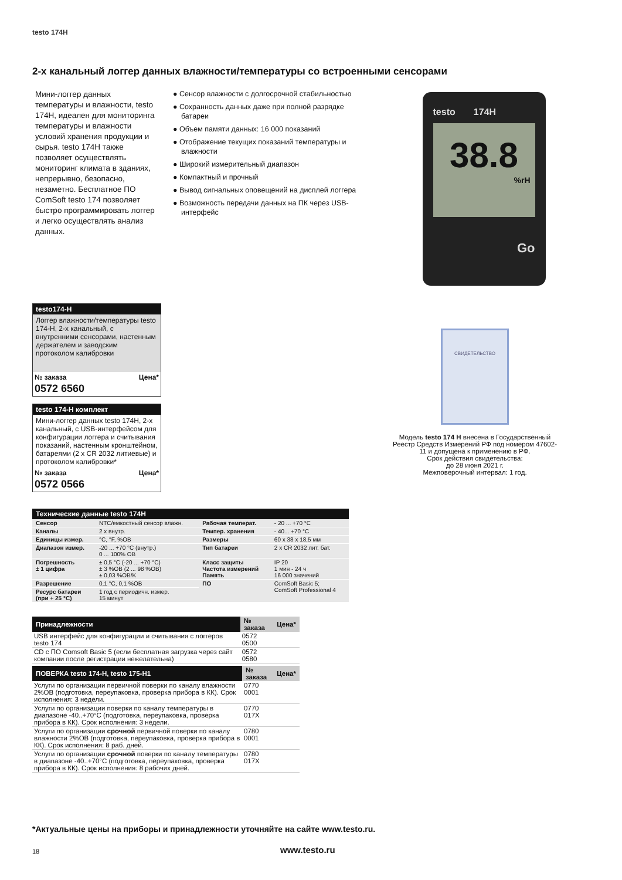testo 174H
2-х канальный логгер данных влажности/температуры со встроенными сенсорами
Мини-логгер данных температуры и влажности, testo 174H, идеален для мониторинга температуры и влажности условий хранения продукции и сырья. testo 174H также позволяет осуществлять мониторинг климата в зданиях, непрерывно, безопасно, незаметно. Бесплатное ПО ComSoft testo 174 позволяет быстро программировать логгер и легко осуществлять анализ данных.
● Сенсор влажности с долгосрочной стабильностью
● Сохранность данных даже при полной разрядке батареи
● Объем памяти данных: 16 000 показаний
● Отображение текущих показаний температуры и влажности
● Широкий измерительный диапазон
● Компактный и прочный
● Вывод сигнальных оповещений на дисплей логгера
● Возможность передачи данных на ПК через USB-интерфейс
testo 174H
38.8
%rH
Go
testo174-H
Логгер влажности/температуры testo 174-H, 2-х канальный, с внутренними сенсорами, настенным держателем и заводским протоколом калибровки
№ заказа Цена*
0572 6560
testo 174-H комплект
Мини-логгер данных testo 174H, 2-х канальный, с USB-интерфейсом для конфигурации логгера и считывания показаний, настенным кронштейном, батареями (2 x CR 2032 литиевые) и протоколом калибровки*
№ заказа Цена*
0572 0566
| Технические данные testo 174H | | | |
| --- | --- | --- | --- |
| Сенсор | NTC/емкостный сенсор влажн. | Рабочая температ. | - 20 ... +70 °C |
| Каналы | 2 х внутр. | Темпер. хранения | - 40... +70 °C |
| Единицы измер. | °C, °F, %OB | Размеры | 60 x 38 x 18,5 мм |
| Диапазон измер. | -20 ... +70 °C (внутр.) 0 ... 100% ОВ | Тип батареи | 2 x CR 2032 лит. бат. |
| Погрешность ± 1 цифра | ± 0,5 °C (-20 ... +70 °C) ± 3 %ОВ (2 ... 98 %ОВ) ± 0,03 %ОВ/K | Класс защиты Частота измерений Память | IP 20 1 мин - 24 ч 16 000 значений |
| Разрешение | 0,1 °C, 0,1 %ОВ | ПО | ComSoft Basic 5; ComSoft Professional 4 |
| Ресурс батареи (при + 25 °C) | 1 год с периодичн. измер. 15 минут | | |
| Принадлежности | № заказа | Цена* |
| --- | --- | --- |
| USB интерфейс для конфигурации и считывания с логгеров testo 174 | 0572 0500 | |
| CD с ПО Comsoft Basic 5 (если бесплатная загрузка через сайт компании после регистрации нежелательна) | 0572 0580 | |
| ПОВЕРКА testo 174-H, testo 175-H1 | № заказа | Цена* |
| --- | --- | --- |
| Услуги по организации первичной поверки по каналу влажности 2%ОВ (подготовка, переупаковка, проверка прибора в КК). Срок исполнения: 3 недели. | 0770 0001 | |
| Услуги по организации поверки по каналу температуры в диапазоне -40..+70°С (подготовка, переупаковка, проверка прибора в КК). Срок исполнения: 3 недели. | 0770 017X | |
| Услуги по организации срочной первичной поверки по каналу влажности 2%ОВ (подготовка, переупаковка, проверка прибора в КК). Срок исполнения: 8 раб. дней. | 0780 0001 | |
| Услуги по организации срочной поверки по каналу температуры в диапазоне -40..+70°С (подготовка, переупаковка, проверка прибора в КК). Срок исполнения: 8 рабочих дней. | 0780 017X | |
СВИДЕТЕЛЬСТВО
Модель testo 174 H внесена в Государственный Реестр Средств Измерений РФ под номером 47602-11 и допущена к применению в РФ.
Срок действия свидетельства:
до 28 июня 2021 г.
Межповерочный интервал: 1 год.
*Актуальные цены на приборы и принадлежности уточняйте на сайте www.testo.ru.
18 www.testo.ru